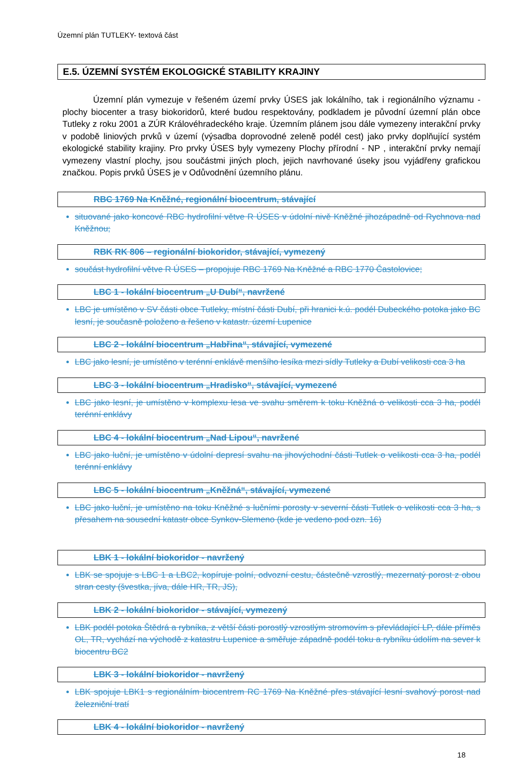Územní plán TUTLEKY- textová část
E.5. ÚZEMNÍ SYSTÉM EKOLOGICKÉ STABILITY KRAJINY
Územní plán vymezuje v řešeném území prvky ÚSES jak lokálního, tak i regionálního významu - plochy biocenter a trasy biokoridorů, které budou respektovány, podkladem je původní územní plán obce Tutleky z roku 2001 a ZÚR Královéhradeckého kraje. Územním plánem jsou dále vymezeny interakční prvky v podobě liniových prvků v území (výsadba doprovodné zeleně podél cest) jako prvky doplňující systém ekologické stability krajiny. Pro prvky ÚSES byly vymezeny Plochy přírodní - NP , interakční prvky nemají vymezeny vlastní plochy, jsou součástmi jiných ploch, jejich navrhované úseky jsou vyjádřeny grafickou značkou. Popis prvků ÚSES je v Odůvodnění územního plánu.
RBC 1769 Na Kněžné, regionální biocentrum, stávající
situované jako koncové RBC hydrofilní větve R ÚSES v údolní nivě Kněžné jihozápadně od Rychnova nad Kněžnou;
RBK RK 806 – regionální biokoridor, stávající, vymezený
součást hydrofilní větve R ÚSES – propojuje RBC 1769 Na Kněžné a RBC 1770 Častolovice;
LBC 1 - lokální biocentrum „U Dubí“, navržené
LBC je umístěno v SV části obce Tutleky, místní části Dubí, při hranici k.ú. podél Dubeckého potoka jako BC lesní, je současně položeno a řešeno v katastr. území Lupenice
LBC 2 - lokální biocentrum „Habřina“, stávající, vymezené
LBC jako lesní, je umístěno v terénní enklávě menšího lesíka mezi sídly Tutleky a Dubí velikosti cca 3 ha
LBC 3 - lokální biocentrum „Hradisko“, stávající, vymezené
LBC jako lesní, je umístěno v komplexu lesa ve svahu směrem k toku Kněžná o velikosti cca 3 ha, podél terénní enklávy
LBC 4 - lokální biocentrum „Nad Lipou“, navržené
LBC jako luční, je umístěno v údolní depresí svahu na jihovýchodní části Tutlek o velikosti cca 3 ha, podél terénní enklávy
LBC 5 - lokální biocentrum „Kněžná“, stávající, vymezené
LBC jako luční, je umístěno na toku Kněžné s lučními porosty v severní části Tutlek o velikosti cca 3 ha, s přesahem na sousední katastr obce Synkov-Slemeno (kde je vedeno pod ozn. 16)
LBK 1 - lokální biokoridor - navržený
LBK se spojuje s LBC 1 a LBC2, kopíruje polní, odvozní cestu, částečně vzrostlý, mezernatý porost z obou stran cesty (švestka, jíva, dále HR, TR, JS),
LBK 2 - lokální biokoridor - stávající, vymezený
LBK podél potoka Štědrá a rybníka, z větší části porostlý vzrostlým stromovím s převládající LP, dále příměs OL, TR, vychází na východě z katastru Lupenice a směřuje západně podél toku a rybníku údolím na sever k biocentru BC2
LBK 3 - lokální biokoridor - navržený
LBK spojuje LBK1 s regionálním biocentrem RC 1769 Na Kněžné přes stávající lesní svahový porost nad železniční tratí
LBK 4 - lokální biokoridor - navržený
18